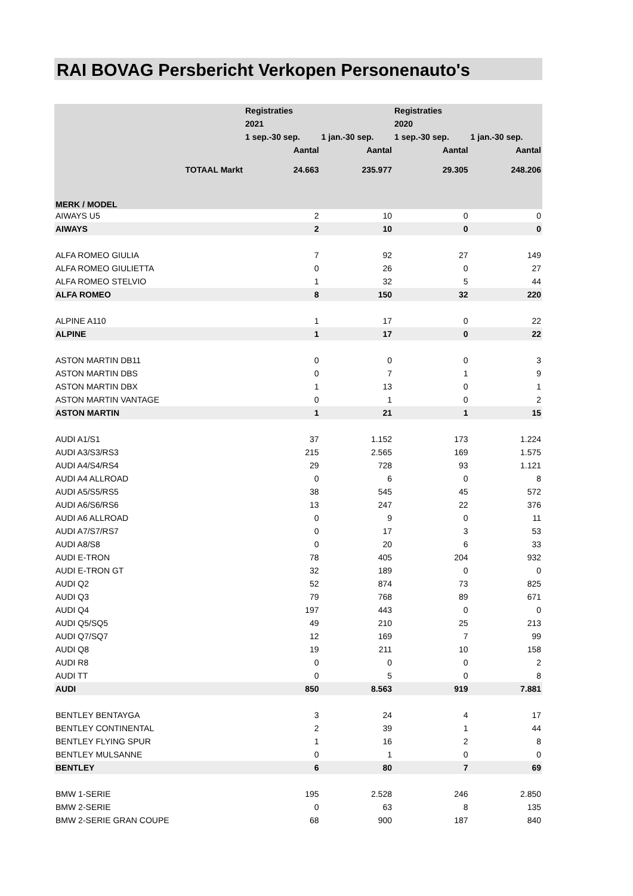RAI BOVAG Persbericht Verkopen Personenauto's
| | | Registraties | | Registraties | |
| --- | --- | --- | --- | --- | --- |
| | | 2021 | | 2020 | |
| | | 1 sep.-30 sep. | 1 jan.-30 sep. | 1 sep.-30 sep. | 1 jan.-30 sep. |
| | | Aantal | Aantal | Aantal | Aantal |
| | TOTAAL Markt | 24.663 | 235.977 | 29.305 | 248.206 |
| MERK / MODEL | | | | | |
| AIWAYS U5 | | 2 | 10 | 0 | 0 |
| AIWAYS | | 2 | 10 | 0 | 0 |
| ALFA ROMEO GIULIA | | 7 | 92 | 27 | 149 |
| ALFA ROMEO GIULIETTA | | 0 | 26 | 0 | 27 |
| ALFA ROMEO STELVIO | | 1 | 32 | 5 | 44 |
| ALFA ROMEO | | 8 | 150 | 32 | 220 |
| ALPINE A110 | | 1 | 17 | 0 | 22 |
| ALPINE | | 1 | 17 | 0 | 22 |
| ASTON MARTIN DB11 | | 0 | 0 | 0 | 3 |
| ASTON MARTIN DBS | | 0 | 7 | 1 | 9 |
| ASTON MARTIN DBX | | 1 | 13 | 0 | 1 |
| ASTON MARTIN VANTAGE | | 0 | 1 | 0 | 2 |
| ASTON MARTIN | | 1 | 21 | 1 | 15 |
| AUDI A1/S1 | | 37 | 1.152 | 173 | 1.224 |
| AUDI A3/S3/RS3 | | 215 | 2.565 | 169 | 1.575 |
| AUDI A4/S4/RS4 | | 29 | 728 | 93 | 1.121 |
| AUDI A4 ALLROAD | | 0 | 6 | 0 | 8 |
| AUDI A5/S5/RS5 | | 38 | 545 | 45 | 572 |
| AUDI A6/S6/RS6 | | 13 | 247 | 22 | 376 |
| AUDI A6 ALLROAD | | 0 | 9 | 0 | 11 |
| AUDI A7/S7/RS7 | | 0 | 17 | 3 | 53 |
| AUDI A8/S8 | | 0 | 20 | 6 | 33 |
| AUDI E-TRON | | 78 | 405 | 204 | 932 |
| AUDI E-TRON GT | | 32 | 189 | 0 | 0 |
| AUDI Q2 | | 52 | 874 | 73 | 825 |
| AUDI Q3 | | 79 | 768 | 89 | 671 |
| AUDI Q4 | | 197 | 443 | 0 | 0 |
| AUDI Q5/SQ5 | | 49 | 210 | 25 | 213 |
| AUDI Q7/SQ7 | | 12 | 169 | 7 | 99 |
| AUDI Q8 | | 19 | 211 | 10 | 158 |
| AUDI R8 | | 0 | 0 | 0 | 2 |
| AUDI TT | | 0 | 5 | 0 | 8 |
| AUDI | | 850 | 8.563 | 919 | 7.881 |
| BENTLEY BENTAYGA | | 3 | 24 | 4 | 17 |
| BENTLEY CONTINENTAL | | 2 | 39 | 1 | 44 |
| BENTLEY FLYING SPUR | | 1 | 16 | 2 | 8 |
| BENTLEY MULSANNE | | 0 | 1 | 0 | 0 |
| BENTLEY | | 6 | 80 | 7 | 69 |
| BMW 1-SERIE | | 195 | 2.528 | 246 | 2.850 |
| BMW 2-SERIE | | 0 | 63 | 8 | 135 |
| BMW 2-SERIE GRAN COUPE | | 68 | 900 | 187 | 840 |